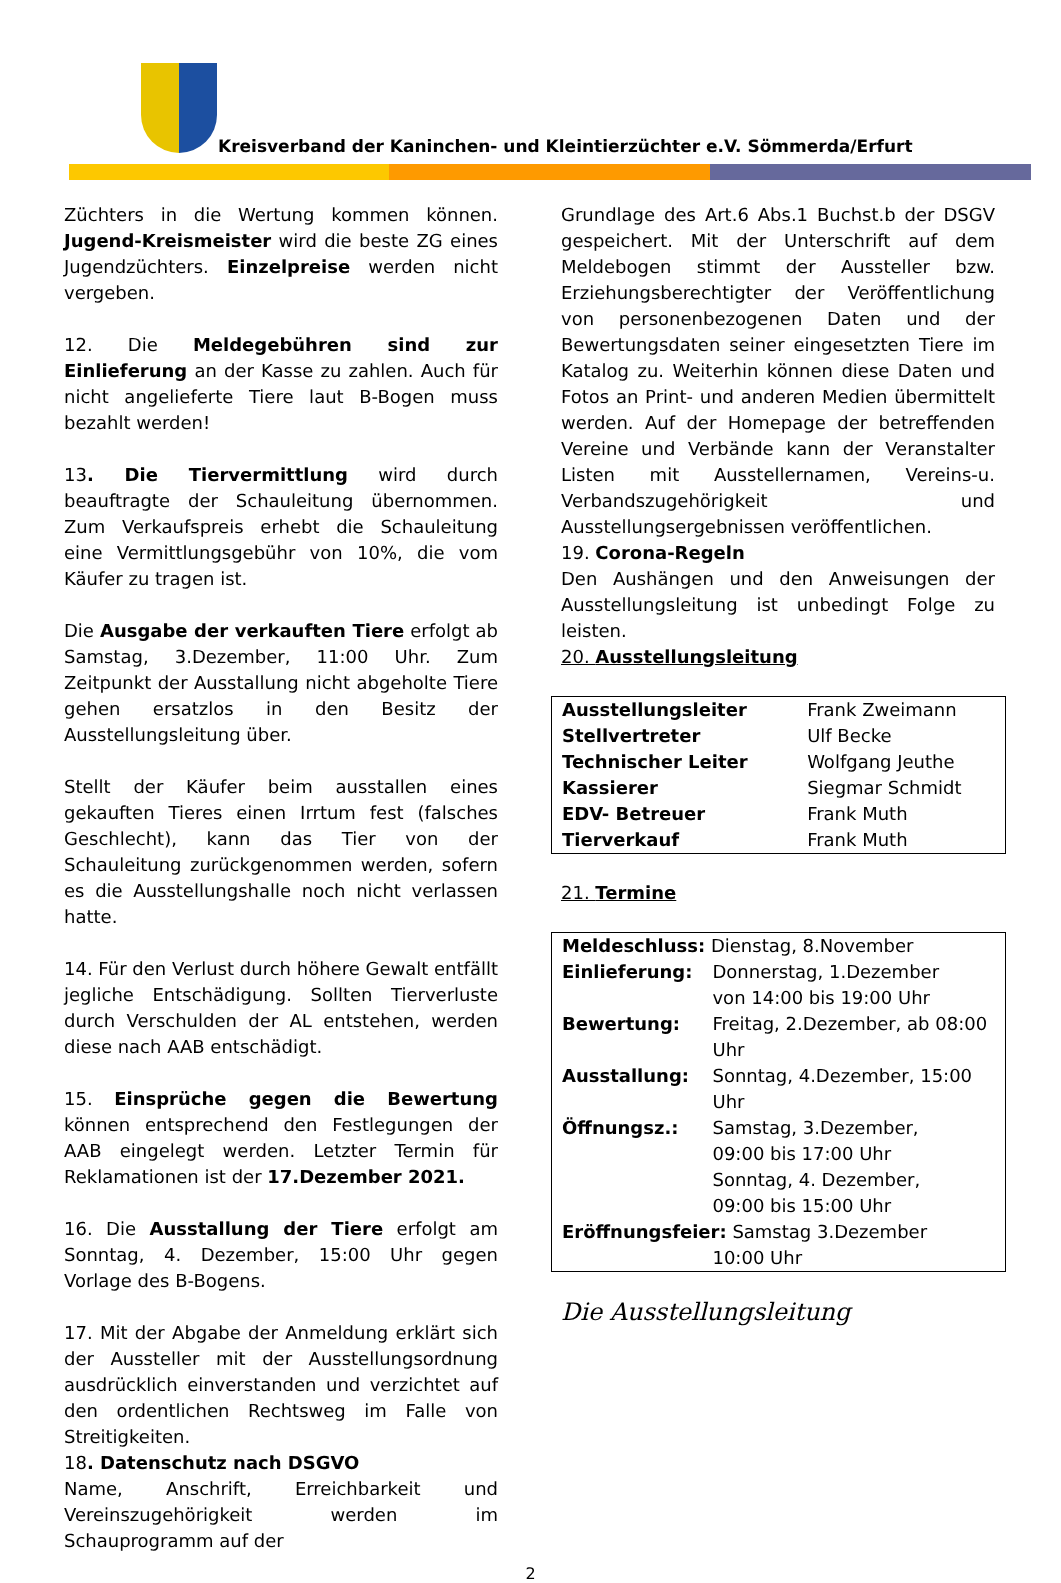Kreisverband der Kaninchen- und Kleintierzüchter e.V. Sömmerda/Erfurt
Züchters in die Wertung kommen können. Jugend-Kreismeister wird die beste ZG eines Jugendzüchters. Einzelpreise werden nicht vergeben.
12. Die Meldegebühren sind zur Einlieferung an der Kasse zu zahlen. Auch für nicht angelieferte Tiere laut B-Bogen muss bezahlt werden!
13. Die Tiervermittlung wird durch beauftragte der Schauleitung übernommen. Zum Verkaufspreis erhebt die Schauleitung eine Vermittlungsgebühr von 10%, die vom Käufer zu tragen ist.
Die Ausgabe der verkauften Tiere erfolgt ab Samstag, 3.Dezember, 11:00 Uhr. Zum Zeitpunkt der Ausstallung nicht abgeholte Tiere gehen ersatzlos in den Besitz der Ausstellungsleitung über.
Stellt der Käufer beim ausstallen eines gekauften Tieres einen Irrtum fest (falsches Geschlecht), kann das Tier von der Schauleitung zurückgenommen werden, sofern es die Ausstellungshalle noch nicht verlassen hatte.
14. Für den Verlust durch höhere Gewalt entfällt jegliche Entschädigung. Sollten Tierverluste durch Verschulden der AL entstehen, werden diese nach AAB entschädigt.
15. Einsprüche gegen die Bewertung können entsprechend den Festlegungen der AAB eingelegt werden. Letzter Termin für Reklamationen ist der 17.Dezember 2021.
16. Die Ausstallung der Tiere erfolgt am Sonntag, 4. Dezember, 15:00 Uhr gegen Vorlage des B-Bogens.
17. Mit der Abgabe der Anmeldung erklärt sich der Aussteller mit der Ausstellungsordnung ausdrücklich einverstanden und verzichtet auf den ordentlichen Rechtsweg im Falle von Streitigkeiten.
18. Datenschutz nach DSGVO
Name, Anschrift, Erreichbarkeit und Vereinszugehörigkeit werden im Schauprogramm auf der
Grundlage des Art.6 Abs.1 Buchst.b der DSGV gespeichert. Mit der Unterschrift auf dem Meldebogen stimmt der Aussteller bzw. Erziehungsberechtigter der Veröffentlichung von personenbezogenen Daten und der Bewertungsdaten seiner eingesetzten Tiere im Katalog zu. Weiterhin können diese Daten und Fotos an Print- und anderen Medien übermittelt werden. Auf der Homepage der betreffenden Vereine und Verbände kann der Veranstalter Listen mit Ausstellernamen, Vereins-u. Verbandszugehörigkeit und Ausstellungsergebnissen veröffentlichen.
19. Corona-Regeln
Den Aushängen und den Anweisungen der Ausstellungsleitung ist unbedingt Folge zu leisten.
20. Ausstellungsleitung
| Ausstellungsleiter | Frank Zweimann |
| Stellvertreter | Ulf Becke |
| Technischer Leiter | Wolfgang Jeuthe |
| Kassierer | Siegmar Schmidt |
| EDV- Betreuer | Frank Muth |
| Tierverkauf | Frank Muth |
21. Termine
| Meldeschluss: Dienstag, 8.November | |
| Einlieferung: | Donnerstag, 1.Dezember von 14:00 bis 19:00 Uhr |
| Bewertung: | Freitag, 2.Dezember, ab 08:00 Uhr |
| Ausstallung: | Sonntag, 4.Dezember, 15:00 Uhr |
| Öffnungsz.: | Samstag, 3.Dezember, 09:00 bis 17:00 Uhr Sonntag, 4. Dezember, 09:00 bis 15:00 Uhr |
| Eröffnungsfeier: Samstag 3.Dezember | |
| | 10:00 Uhr |
Die Ausstellungsleitung
2